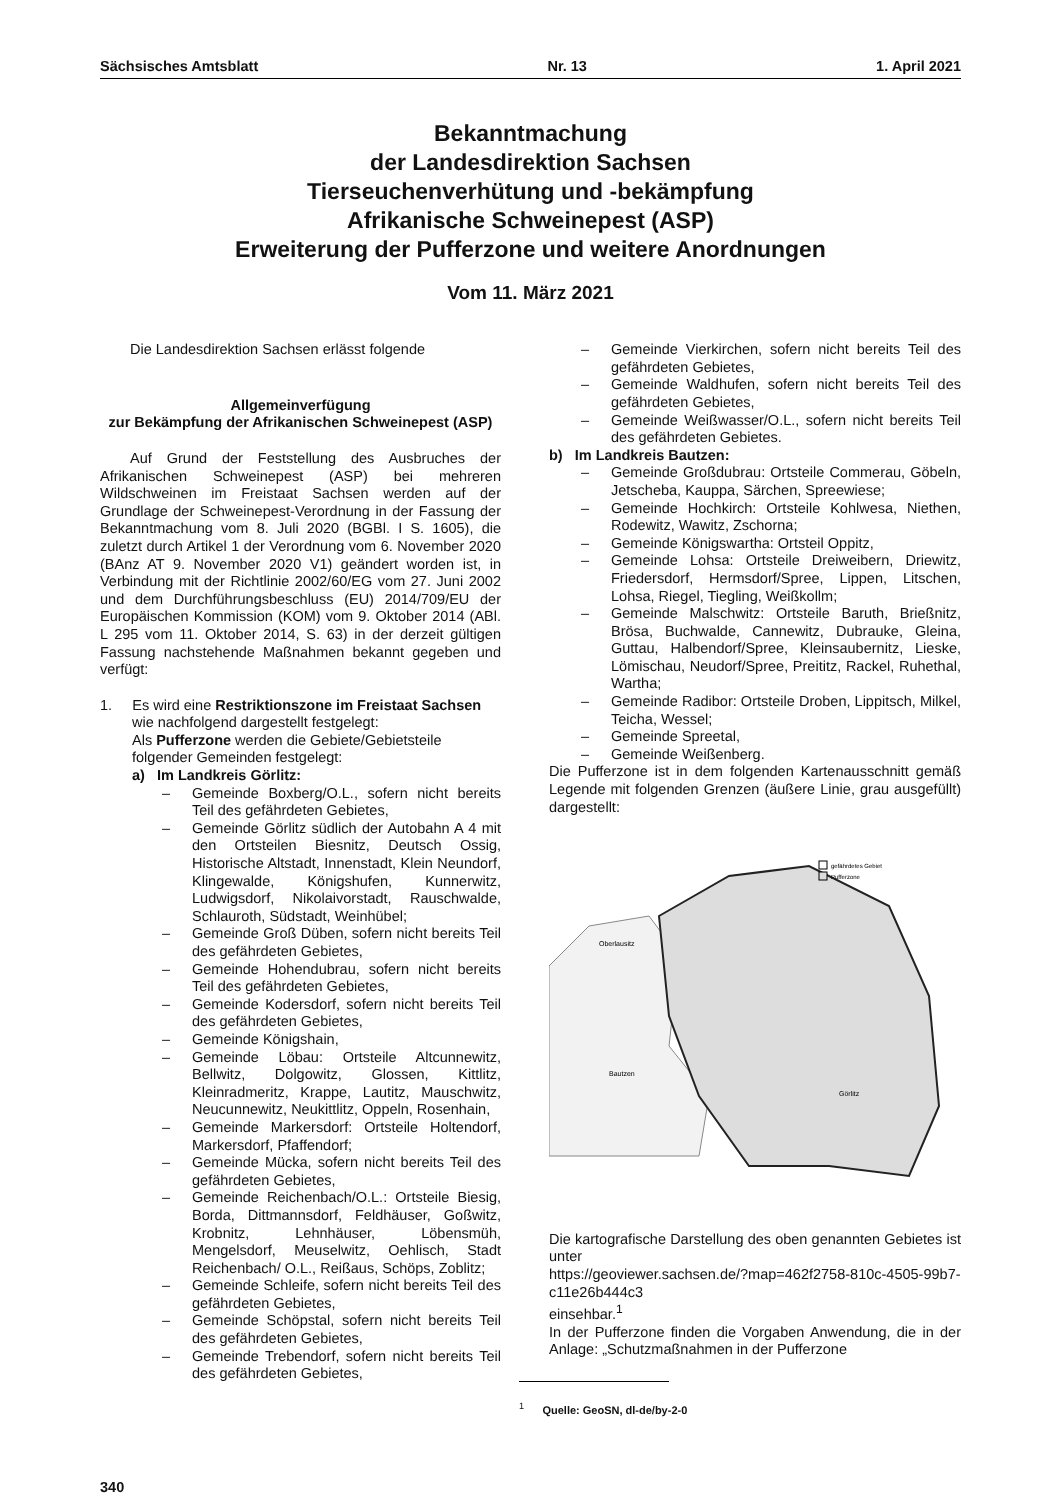Sächsisches Amtsblatt Nr. 13 1. April 2021
Bekanntmachung
der Landesdirektion Sachsen
Tierseuchenverhütung und -bekämpfung
Afrikanische Schweinepest (ASP)
Erweiterung der Pufferzone und weitere Anordnungen
Vom 11. März 2021
Die Landesdirektion Sachsen erlässt folgende
Allgemeinverfügung
zur Bekämpfung der Afrikanischen Schweinepest (ASP)
Auf Grund der Feststellung des Ausbruches der Afrikanischen Schweinepest (ASP) bei mehreren Wildschweinen im Freistaat Sachsen werden auf der Grundlage der Schweinepest-Verordnung in der Fassung der Bekanntmachung vom 8. Juli 2020 (BGBl. I S. 1605), die zuletzt durch Artikel 1 der Verordnung vom 6. November 2020 (BAnz AT 9. November 2020 V1) geändert worden ist, in Verbindung mit der Richtlinie 2002/60/EG vom 27. Juni 2002 und dem Durchführungsbeschluss (EU) 2014/709/EU der Europäischen Kommission (KOM) vom 9. Oktober 2014 (ABl. L 295 vom 11. Oktober 2014, S. 63) in der derzeit gültigen Fassung nachstehende Maßnahmen bekannt gegeben und verfügt:
1. Es wird eine Restriktionszone im Freistaat Sachsen
wie nachfolgend dargestellt festgelegt:
Als Pufferzone werden die Gebiete/Gebietsteile folgender Gemeinden festgelegt:
a) Im Landkreis Görlitz:
– Gemeinde Boxberg/O.L., sofern nicht bereits Teil des gefährdeten Gebietes,
– Gemeinde Görlitz südlich der Autobahn A 4 mit den Ortsteilen Biesnitz, Deutsch Ossig, Historische Altstadt, Innenstadt, Klein Neundorf, Klingewalde, Königshufen, Kunnerwitz, Ludwigsdorf, Nikolaivorstadt, Rauschwalde, Schlauroth, Südstadt, Weinhübel;
– Gemeinde Groß Düben, sofern nicht bereits Teil des gefährdeten Gebietes,
– Gemeinde Hohendubrau, sofern nicht bereits Teil des gefährdeten Gebietes,
– Gemeinde Kodersdorf, sofern nicht bereits Teil des gefährdeten Gebietes,
– Gemeinde Königshain,
– Gemeinde Löbau: Ortsteile Altcunnewitz, Bellwitz, Dolgowitz, Glossen, Kittlitz, Kleinradmeritz, Krappe, Lautitz, Mauschwitz, Neucunnewitz, Neukittlitz, Oppeln, Rosenhain,
– Gemeinde Markersdorf: Ortsteile Holtendorf, Markersdorf, Pfaffendorf;
– Gemeinde Mücka, sofern nicht bereits Teil des gefährdeten Gebietes,
– Gemeinde Reichenbach/O.L.: Ortsteile Biesig, Borda, Dittmannsdorf, Feldhäuser, Goßwitz, Krobnitz, Lehnhäuser, Löbensmüh, Mengelsdorf, Meuselwitz, Oehlisch, Stadt Reichenbach/ O.L., Reißaus, Schöps, Zoblitz;
– Gemeinde Schleife, sofern nicht bereits Teil des gefährdeten Gebietes,
– Gemeinde Schöpstal, sofern nicht bereits Teil des gefährdeten Gebietes,
– Gemeinde Trebendorf, sofern nicht bereits Teil des gefährdeten Gebietes,
– Gemeinde Vierkirchen, sofern nicht bereits Teil des gefährdeten Gebietes,
– Gemeinde Waldhufen, sofern nicht bereits Teil des gefährdeten Gebietes,
– Gemeinde Weißwasser/O.L., sofern nicht bereits Teil des gefährdeten Gebietes.
b) Im Landkreis Bautzen:
– Gemeinde Großdubrau: Ortsteile Commerau, Göbeln, Jetscheba, Kauppa, Särchen, Spreewiese;
– Gemeinde Hochkirch: Ortsteile Kohlwesa, Niethen, Rodewitz, Wawitz, Zschorna;
– Gemeinde Königswartha: Ortsteil Oppitz,
– Gemeinde Lohsa: Ortsteile Dreiweibern, Driewitz, Friedersdorf, Hermsdorf/Spree, Lippen, Litschen, Lohsa, Riegel, Tiegling, Weißkollm;
– Gemeinde Malschwitz: Ortsteile Baruth, Brießnitz, Brösa, Buchwalde, Cannewitz, Dubrauke, Gleina, Guttau, Halbendorf/Spree, Kleinsaubernitz, Lieske, Lömischau, Neudorf/Spree, Preititz, Rackel, Ruhethal, Wartha;
– Gemeinde Radibor: Ortsteile Droben, Lippitsch, Milkel, Teicha, Wessel;
– Gemeinde Spreetal,
– Gemeinde Weißenberg.
Die Pufferzone ist in dem folgenden Kartenausschnitt gemäß Legende mit folgenden Grenzen (äußere Linie, grau ausgefüllt) dargestellt:
Oberlausitz
Bautzen
Görlitz
gefährdetes Gebiet
Pufferzone
Die kartografische Darstellung des oben genannten Gebietes ist unter
https://geoviewer.sachsen.de/?map=462f2758-810c-4505-99b7-c11e26b444c3
einsehbar.<sup>1</sup>
In der Pufferzone finden die Vorgaben Anwendung, die in der Anlage: „Schutzmaßnahmen in der Pufferzone
<sup>1</sup> Quelle: GeoSN, dl-de/by-2-0
340